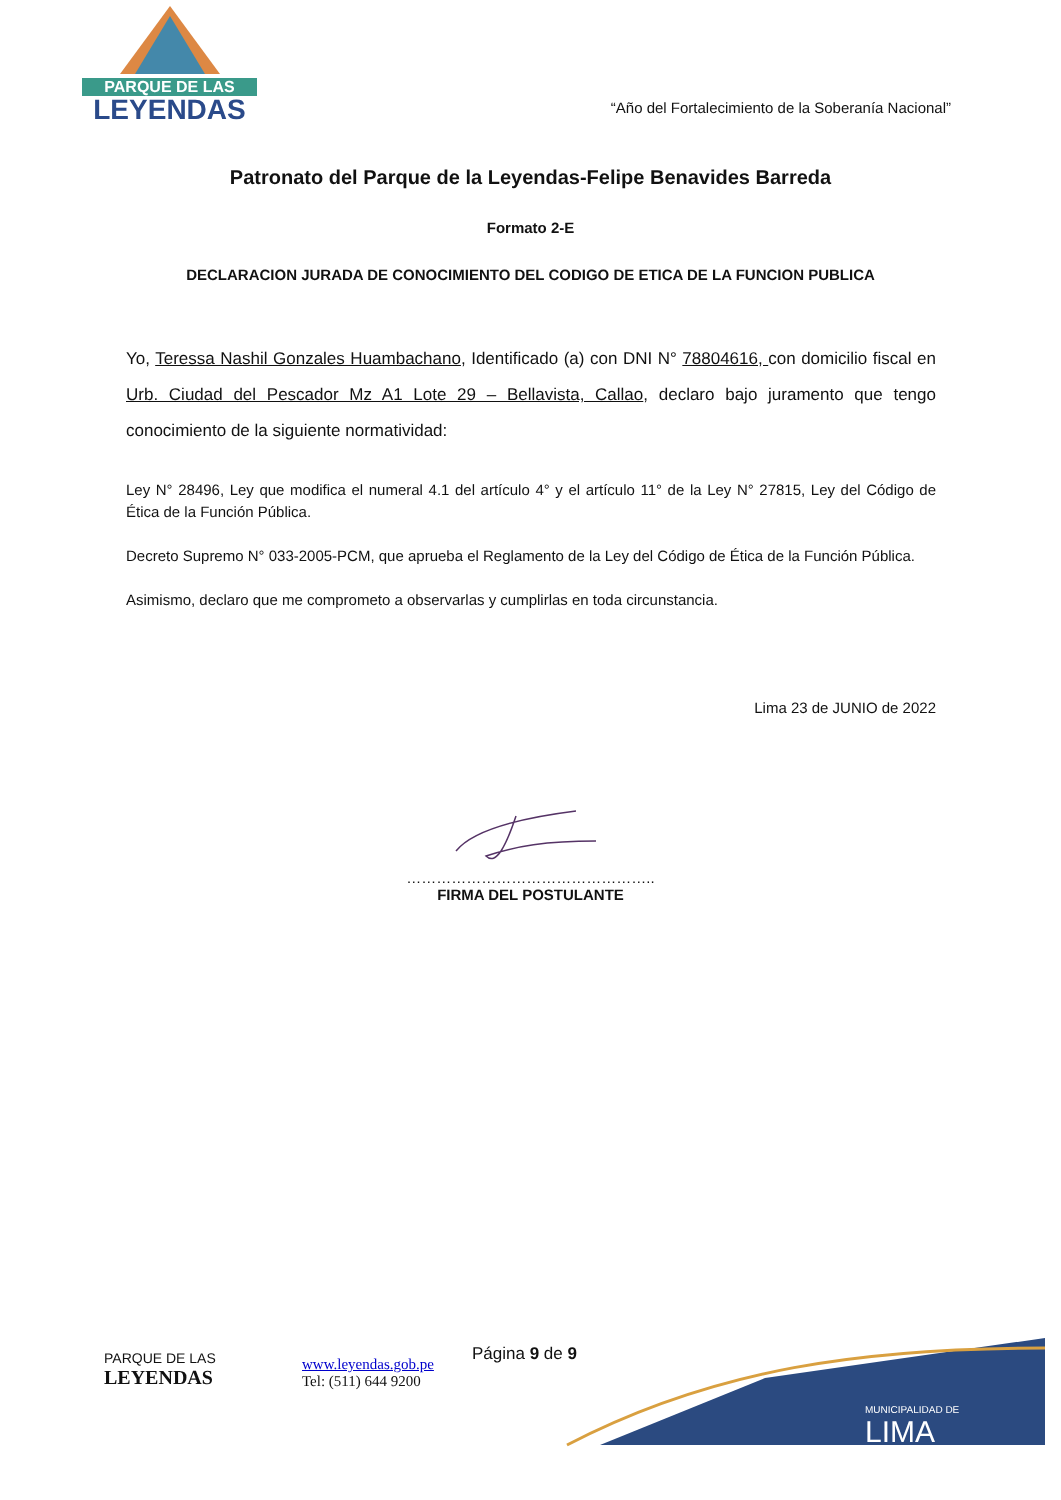PARQUE DE LAS
LEYENDAS
“Año del Fortalecimiento de la Soberanía Nacional”
Patronato del Parque de la Leyendas-Felipe Benavides Barreda
Formato 2-E
DECLARACION JURADA DE CONOCIMIENTO DEL CODIGO DE ETICA DE LA FUNCION PUBLICA
Yo, Teressa Nashil Gonzales Huambachano, Identificado (a) con DNI N° 78804616, con domicilio fiscal en Urb. Ciudad del Pescador Mz A1 Lote 29 – Bellavista, Callao, declaro bajo juramento que tengo conocimiento de la siguiente normatividad:
Ley N° 28496, Ley que modifica el numeral 4.1 del artículo 4° y el artículo 11° de la Ley N° 27815, Ley del Código de Ética de la Función Pública.
Decreto Supremo N° 033-2005-PCM, que aprueba el Reglamento de la Ley del Código de Ética de la Función Pública.
Asimismo, declaro que me comprometo a observarlas y cumplirlas en toda circunstancia.
Lima 23 de JUNIO de 2022
…………………………………………..
FIRMA DEL POSTULANTE
PARQUE DE LAS
LEYENDAS
www.leyendas.gob.pe
Tel: (511) 644 9200
Página 9 de 9
MUNICIPALIDAD DE
LIMA